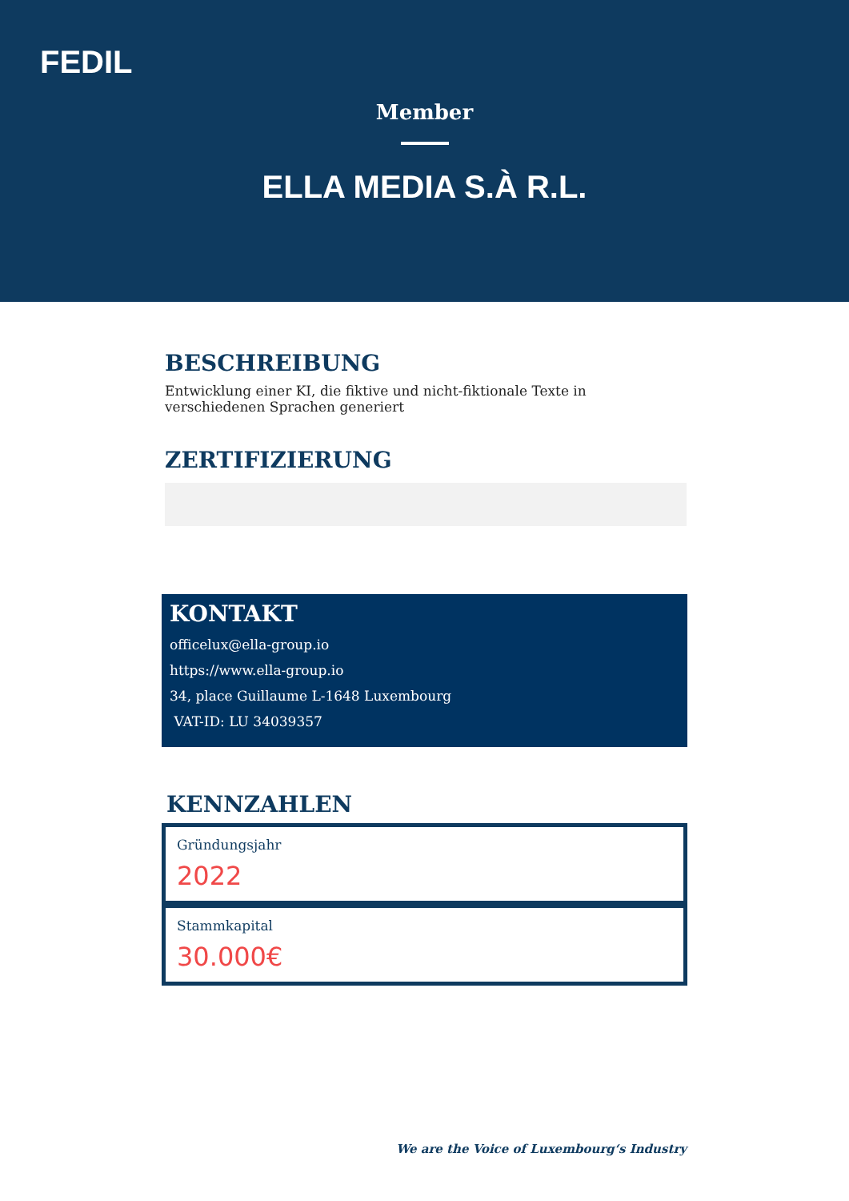FEDIL
Member
ELLA MEDIA S.À R.L.
BESCHREIBUNG
Entwicklung einer KI, die fiktive und nicht-fiktionale Texte in verschiedenen Sprachen generiert
ZERTIFIZIERUNG
KONTAKT
officelux@ella-group.io
https://www.ella-group.io
34, place Guillaume L-1648 Luxembourg
VAT-ID: LU 34039357
KENNZAHLEN
Gründungsjahr
2022
Stammkapital
30.000€
We are the Voice of Luxembourg‘s Industry